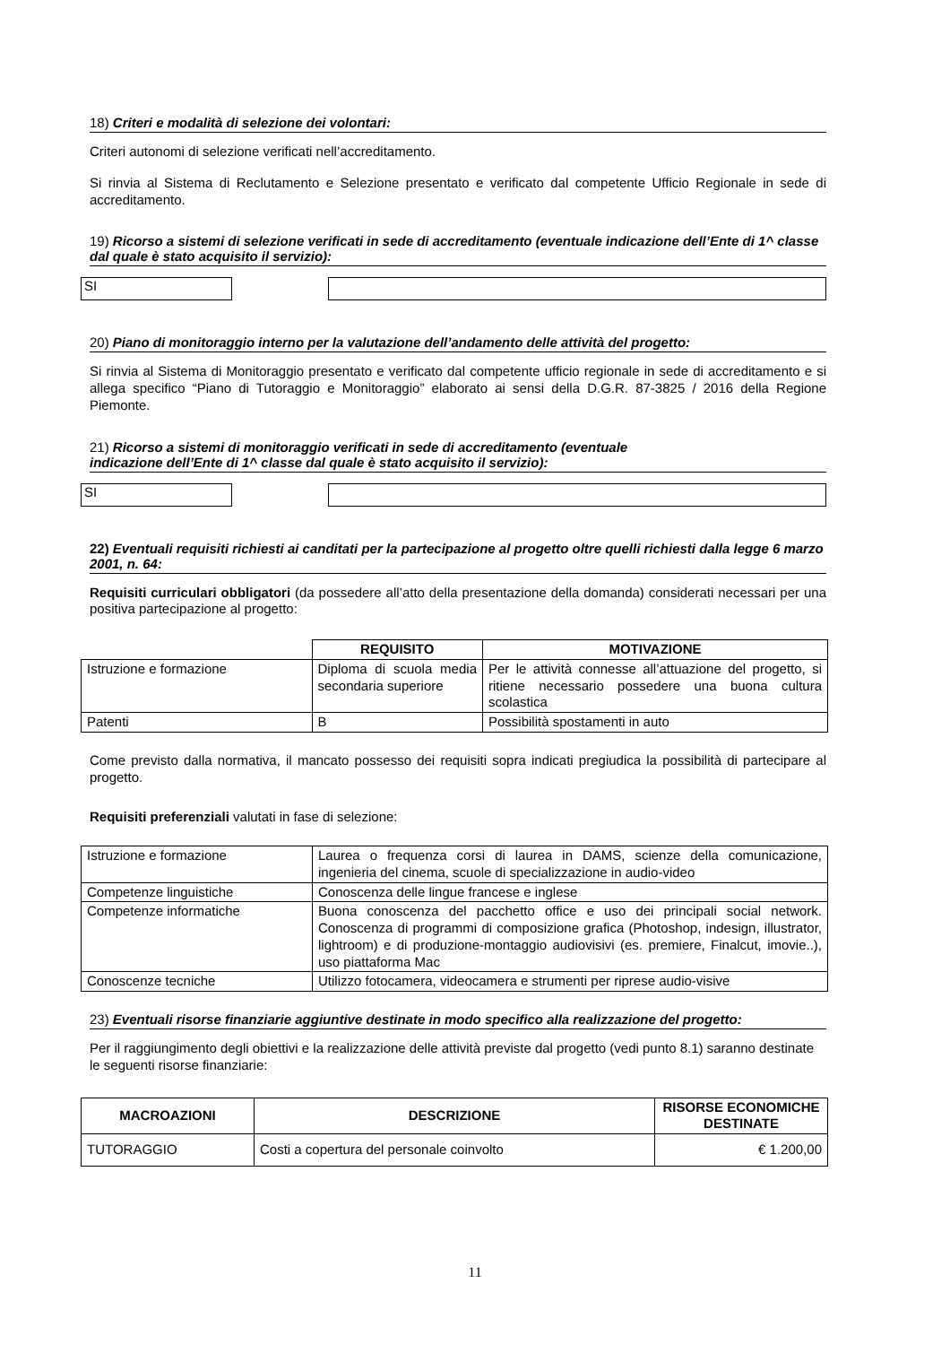18) Criteri e modalità di selezione dei volontari:
Criteri autonomi di selezione verificati nell’accreditamento.
Si rinvia al Sistema di Reclutamento e Selezione presentato e verificato dal competente Ufficio Regionale in sede di accreditamento.
19) Ricorso a sistemi di selezione verificati in sede di accreditamento (eventuale indicazione dell’Ente di 1^ classe dal quale è stato acquisito il servizio):
SI
20) Piano di monitoraggio interno per la valutazione dell’andamento delle attività del progetto:
Si rinvia al Sistema di Monitoraggio presentato e verificato dal competente ufficio regionale in sede di accreditamento e si allega specifico “Piano di Tutoraggio e Monitoraggio” elaborato ai sensi della D.G.R. 87-3825 / 2016 della Regione Piemonte.
21) Ricorso a sistemi di monitoraggio verificati in sede di accreditamento (eventuale
indicazione dell’Ente di 1^ classe dal quale è stato acquisito il servizio):
SI
22) Eventuali requisiti richiesti ai canditati per la partecipazione al progetto oltre quelli richiesti dalla legge 6 marzo 2001, n. 64:
Requisiti curriculari obbligatori (da possedere all’atto della presentazione della domanda) considerati necessari per una positiva partecipazione al progetto:
| | REQUISITO | MOTIVAZIONE |
| Istruzione e formazione | Diploma di scuola media secondaria superiore | Per le attività connesse all’attuazione del progetto, si ritiene necessario possedere una buona cultura scolastica |
| Patenti | B | Possibilità spostamenti in auto |
Come previsto dalla normativa, il mancato possesso dei requisiti sopra indicati pregiudica la possibilità di partecipare al progetto.
Requisiti preferenziali valutati in fase di selezione:
| Istruzione e formazione | Laurea o frequenza corsi di laurea in DAMS, scienze della comunicazione, ingenieria del cinema, scuole di specializzazione in audio-video |
| Competenze linguistiche | Conoscenza delle lingue francese e inglese |
| Competenze informatiche | Buona conoscenza del pacchetto office e uso dei principali social network. Conoscenza di programmi di composizione grafica (Photoshop, indesign, illustrator, lightroom) e di produzione-montaggio audiovisivi (es. premiere, Finalcut, imovie..), uso piattaforma Mac |
| Conoscenze tecniche | Utilizzo fotocamera, videocamera e strumenti per riprese audio-visive |
23) Eventuali risorse finanziarie aggiuntive destinate in modo specifico alla realizzazione del progetto:
Per il raggiungimento degli obiettivi e la realizzazione delle attività previste dal progetto (vedi punto 8.1) saranno destinate le seguenti risorse finanziarie:
| MACROAZIONI | DESCRIZIONE | RISORSE ECONOMICHE DESTINATE |
| --- | --- | --- |
| TUTORAGGIO | Costi a copertura del personale coinvolto | € 1.200,00 |
11